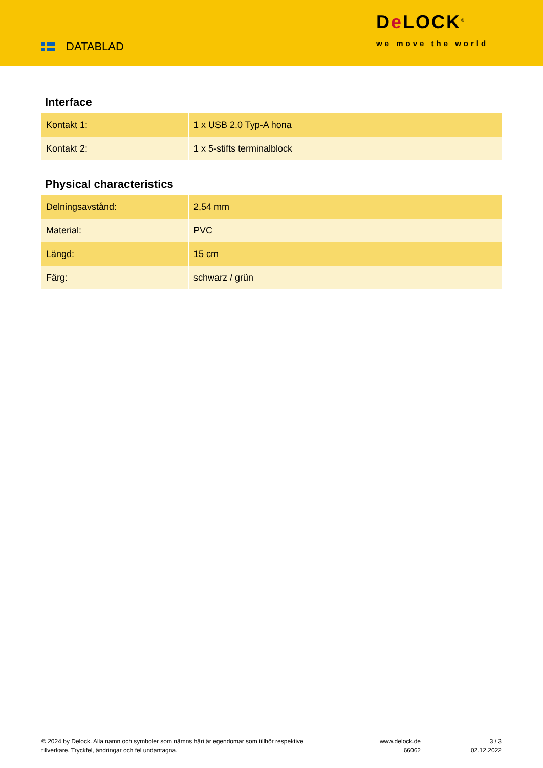DATABLAD
De LOCK<sup>®</sup>
we move the world
Interface
| Kontakt 1: | 1 x USB 2.0 Typ-A hona |
| Kontakt 2: | 1 x 5-stifts terminalblock |
Physical characteristics
| Delningsavstånd: | 2,54 mm |
| Material: | PVC |
| Längd: | 15 cm |
| Färg: | schwarz / grün |
© 2024 by Delock. Alla namn och symboler som nämns häri är egendomar som tillhör respektive tillverkare. Tryckfel, ändringar och fel undantagna.
www.delock.de
66062
3 / 3
02.12.2022